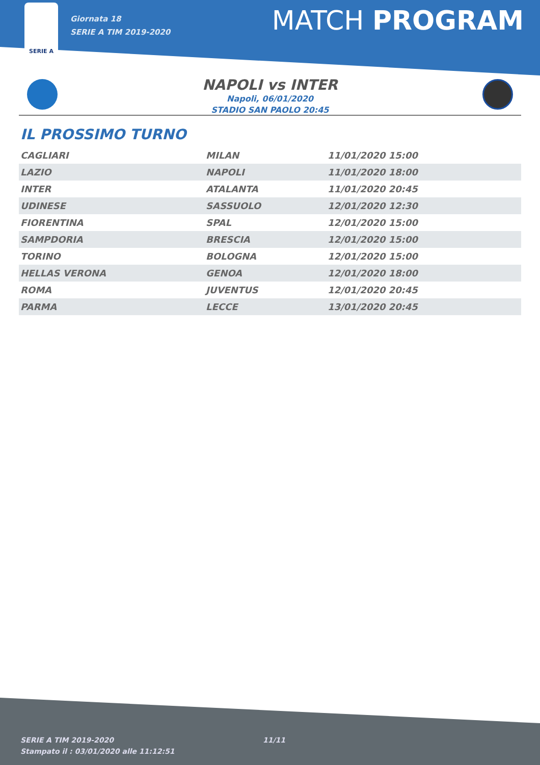SERIE A
Giornata 18
SERIE A TIM 2019-2020
MATCH PROGRAM
NAPOLI vs INTER
Napoli, 06/01/2020
STADIO SAN PAOLO 20:45
IL PROSSIMO TURNO
| CAGLIARI | MILAN | 11/01/2020 15:00 |
| LAZIO | NAPOLI | 11/01/2020 18:00 |
| INTER | ATALANTA | 11/01/2020 20:45 |
| UDINESE | SASSUOLO | 12/01/2020 12:30 |
| FIORENTINA | SPAL | 12/01/2020 15:00 |
| SAMPDORIA | BRESCIA | 12/01/2020 15:00 |
| TORINO | BOLOGNA | 12/01/2020 15:00 |
| HELLAS VERONA | GENOA | 12/01/2020 18:00 |
| ROMA | JUVENTUS | 12/01/2020 20:45 |
| PARMA | LECCE | 13/01/2020 20:45 |
SERIE A TIM 2019-2020
Stampato il : 03/01/2020 alle 11:12:51
11/11